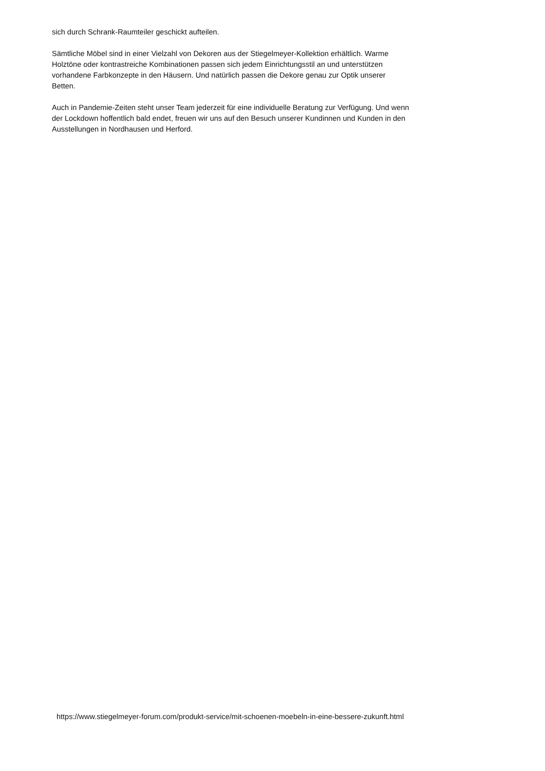sich durch Schrank-Raumteiler geschickt aufteilen.
Sämtliche Möbel sind in einer Vielzahl von Dekoren aus der Stiegelmeyer-Kollektion erhältlich. Warme
Holztöne oder kontrastreiche Kombinationen passen sich jedem Einrichtungsstil an und unterstützen
vorhandene Farbkonzepte in den Häusern. Und natürlich passen die Dekore genau zur Optik unserer
Betten.
Auch in Pandemie-Zeiten steht unser Team jederzeit für eine individuelle Beratung zur Verfügung. Und wenn
der Lockdown hoffentlich bald endet, freuen wir uns auf den Besuch unserer Kundinnen und Kunden in den
Ausstellungen in Nordhausen und Herford.
https://www.stiegelmeyer-forum.com/produkt-service/mit-schoenen-moebeln-in-eine-bessere-zukunft.html